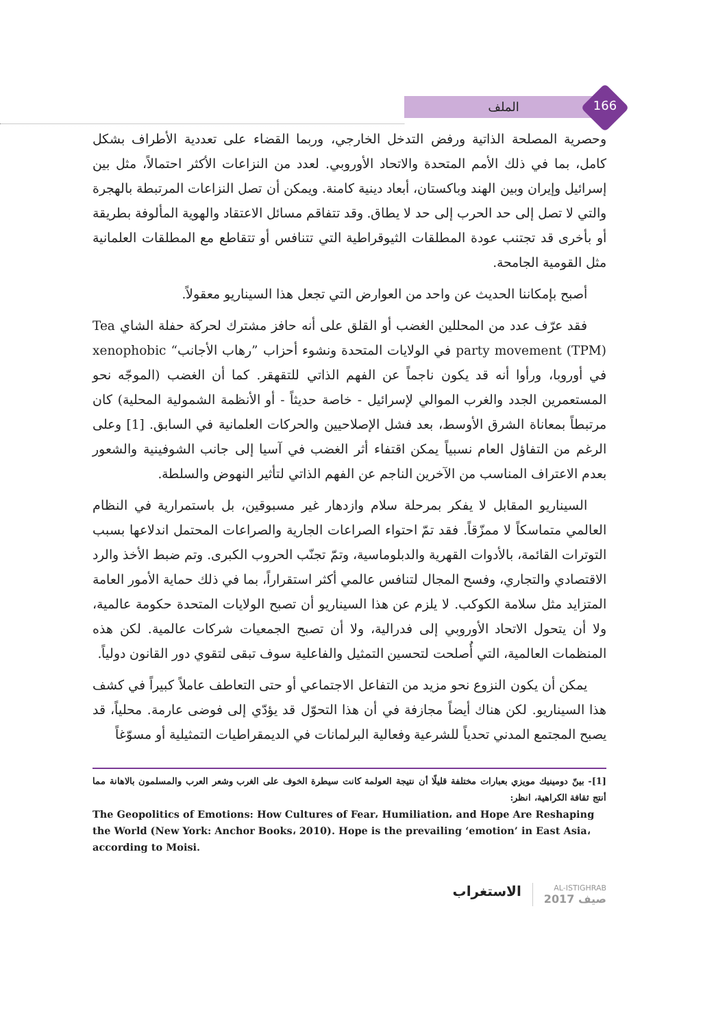الملف 166
وحصرية المصلحة الذاتية ورفض التدخل الخارجي، وربما القضاء على تعددية الأطراف بشكل كامل، بما في ذلك الأمم المتحدة والاتحاد الأوروبي. لعدد من النزاعات الأكثر احتمالاً، مثل بين إسرائيل وإيران وبين الهند وباكستان، أبعاد دينية كامنة. ويمكن أن تصل النزاعات المرتبطة بالهجرة والتي لا تصل إلى حد الحرب إلى حد لا يطاق. وقد تتفاقم مسائل الاعتقاد والهوية المألوفة بطريقة أو بأخرى قد تجتنب عودة المطلقات الثيوقراطية التي تتنافس أو تتقاطع مع المطلقات العلمانية مثل القومية الجامحة.
أصبح بإمكاننا الحديث عن واحد من العوارض التي تجعل هذا السيناريو معقولاً.
فقد عرّف عدد من المحللين الغضب أو القلق على أنه حافز مشترك لحركة حفلة الشاي Tea party movement (TPM) في الولايات المتحدة ونشوء أحزاب ”رهاب الأجانب“ xenophobic في أوروبا، ورأوا أنه قد يكون ناجماً عن الفهم الذاتي للتقهقر. كما أن الغضب (الموجّه نحو المستعمرين الجدد والغرب الموالي لإسرائيل - خاصة حديثاً - أو الأنظمة الشمولية المحلية) كان مرتبطاً بمعاناة الشرق الأوسط، بعد فشل الإصلاحيين والحركات العلمانية في السابق. [1] وعلى الرغم من التفاؤل العام نسبياً يمكن اقتفاء أثر الغضب في آسيا إلى جانب الشوفينية والشعور بعدم الاعتراف المناسب من الآخرين الناجم عن الفهم الذاتي لتأثير النهوض والسلطة.
السيناريو المقابل لا يفكر بمرحلة سلام وازدهار غير مسبوقين، بل باستمرارية في النظام العالمي متماسكاً لا ممزّقاً. فقد تمّ احتواء الصراعات الجارية والصراعات المحتمل اندلاعها بسبب التوترات القائمة، بالأدوات القهرية والدبلوماسية، وتمّ تجنّب الحروب الكبرى. وتم ضبط الأخذ والرد الاقتصادي والتجاري، وفسح المجال لتنافس عالمي أكثر استقراراً، بما في ذلك حماية الأمور العامة المتزايد مثل سلامة الكوكب. لا يلزم عن هذا السيناريو أن تصبح الولايات المتحدة حكومة عالمية، ولا أن يتحول الاتحاد الأوروبي إلى فدرالية، ولا أن تصبح الجمعيات شركات عالمية. لكن هذه المنظمات العالمية، التي أُصلحت لتحسين التمثيل والفاعلية سوف تبقى لتقوي دور القانون دولياً.
يمكن أن يكون النزوع نحو مزيد من التفاعل الاجتماعي أو حتى التعاطف عاملاً كبيراً في كشف هذا السيناريو. لكن هناك أيضاً مجازفة في أن هذا التحوّل قد يؤدّي إلى فوضى عارمة. محلياً، قد يصبح المجتمع المدني تحدياً للشرعية وفعالية البرلمانات في الديمقراطيات التمثيلية أو مسوّغاً
[1]- بينّ دومينيك مويزي بعبارات مختلفة قليلًا أن نتيجة العولمة كانت سيطرة الخوف على الغرب وشعر العرب والمسلمون بالاهانة مما أنتج ثقافة الكراهية، انظر:
The Geopolitics of Emotions: How Cultures of Fear، Humiliation، and Hope Are Reshaping the World (New York: Anchor Books، 2010). Hope is the prevailing ‘emotion’ in East Asia، according to Moisi.
AL-ISTIGHRAB
صيف 2017
الاستغراب